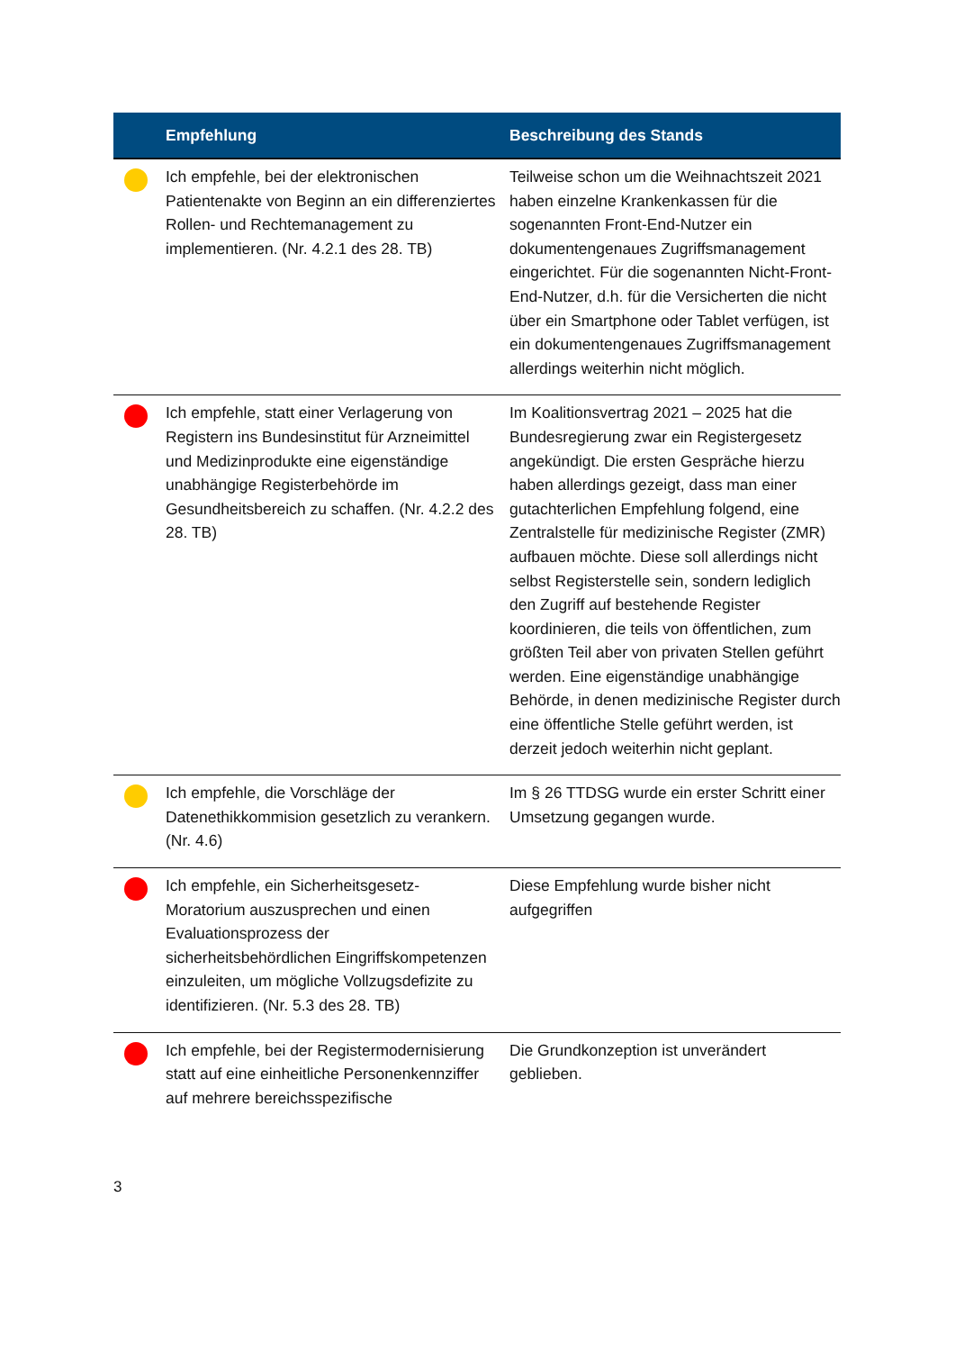| | Empfehlung | Beschreibung des Stands |
| --- | --- | --- |
| | Ich empfehle, bei der elektronischen Patientenakte von Beginn an ein differenziertes Rollen- und Rechtemanagement zu implementieren. (Nr. 4.2.1 des 28. TB) | Teilweise schon um die Weihnachtszeit 2021 haben einzelne Krankenkassen für die sogenannten Front-End-Nutzer ein dokumentengenaues Zugriffsmanagement eingerichtet. Für die sogenannten Nicht-Front-End-Nutzer, d.h. für die Versicherten die nicht über ein Smartphone oder Tablet verfügen, ist ein dokumentengenaues Zugriffsmanagement allerdings weiterhin nicht möglich. |
| | Ich empfehle, statt einer Verlagerung von Registern ins Bundesinstitut für Arzneimittel und Medizinprodukte eine eigenständige unabhängige Registerbehörde im Gesundheitsbereich zu schaffen. (Nr. 4.2.2 des 28. TB) | Im Koalitionsvertrag 2021 – 2025 hat die Bundesregierung zwar ein Registergesetz angekündigt. Die ersten Gespräche hierzu haben allerdings gezeigt, dass man einer gutachterlichen Empfehlung folgend, eine Zentralstelle für medizinische Register (ZMR) aufbauen möchte. Diese soll allerdings nicht selbst Registerstelle sein, sondern lediglich den Zugriff auf bestehende Register koordinieren, die teils von öffentlichen, zum größten Teil aber von privaten Stellen geführt werden. Eine eigenständige unabhängige Behörde, in denen medizinische Register durch eine öffentliche Stelle geführt werden, ist derzeit jedoch weiterhin nicht geplant. |
| | Ich empfehle, die Vorschläge der Datenethikkommision gesetzlich zu verankern. (Nr. 4.6) | Im § 26 TTDSG wurde ein erster Schritt einer Umsetzung gegangen wurde. |
| | Ich empfehle, ein Sicherheitsgesetz-Moratorium auszusprechen und einen Evaluationsprozess der sicherheitsbehördlichen Eingriffskompetenzen einzuleiten, um mögliche Vollzugsdefizite zu identifizieren. (Nr. 5.3 des 28. TB) | Diese Empfehlung wurde bisher nicht aufgegriffen |
| | Ich empfehle, bei der Registermodernisierung statt auf eine einheitliche Personenkennziffer auf mehrere bereichsspezifische | Die Grundkonzeption ist unverändert geblieben. |
3